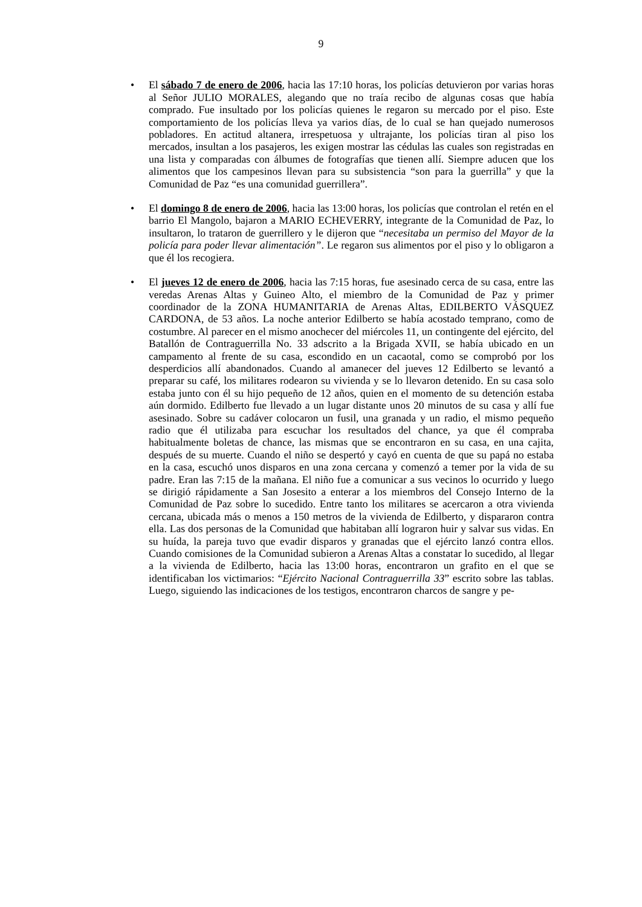9
• El sábado 7 de enero de 2006, hacia las 17:10 horas, los policías detuvieron por varias horas al Señor JULIO MORALES, alegando que no traía recibo de algunas cosas que había comprado. Fue insultado por los policías quienes le regaron su mercado por el piso. Este comportamiento de los policías lleva ya varios días, de lo cual se han quejado numerosos pobladores. En actitud altanera, irrespetuosa y ultrajante, los policías tiran al piso los mercados, insultan a los pasajeros, les exigen mostrar las cédulas las cuales son registradas en una lista y comparadas con álbumes de fotografías que tienen allí. Siempre aducen que los alimentos que los campesinos llevan para su subsistencia “son para la guerrilla” y que la Comunidad de Paz “es una comunidad guerrillera”.
• El domingo 8 de enero de 2006, hacia las 13:00 horas, los policías que controlan el retén en el barrio El Mangolo, bajaron a MARIO ECHEVERRY, integrante de la Comunidad de Paz, lo insultaron, lo trataron de guerrillero y le dijeron que “necesitaba un permiso del Mayor de la policía para poder llevar alimentación”. Le regaron sus alimentos por el piso y lo obligaron a que él los recogiera.
• El jueves 12 de enero de 2006, hacia las 7:15 horas, fue asesinado cerca de su casa, entre las veredas Arenas Altas y Guineo Alto, el miembro de la Comunidad de Paz y primer coordinador de la ZONA HUMANITARIA de Arenas Altas, EDILBERTO VÁSQUEZ CARDONA, de 53 años. La noche anterior Edilberto se había acostado temprano, como de costumbre. Al parecer en el mismo anochecer del miércoles 11, un contingente del ejército, del Batallón de Contraguerrilla No. 33 adscrito a la Brigada XVII, se había ubicado en un campamento al frente de su casa, escondido en un cacaotal, como se comprobó por los desperdicios allí abandonados. Cuando al amanecer del jueves 12 Edilberto se levantó a preparar su café, los militares rodearon su vivienda y se lo llevaron detenido. En su casa solo estaba junto con él su hijo pequeño de 12 años, quien en el momento de su detención estaba aún dormido. Edilberto fue llevado a un lugar distante unos 20 minutos de su casa y allí fue asesinado. Sobre su cadáver colocaron un fusil, una granada y un radio, el mismo pequeño radio que él utilizaba para escuchar los resultados del chance, ya que él compraba habitualmente boletas de chance, las mismas que se encontraron en su casa, en una cajita, después de su muerte. Cuando el niño se despertó y cayó en cuenta de que su papá no estaba en la casa, escuchó unos disparos en una zona cercana y comenzó a temer por la vida de su padre. Eran las 7:15 de la mañana. El niño fue a comunicar a sus vecinos lo ocurrido y luego se dirigió rápidamente a San Josesito a enterar a los miembros del Consejo Interno de la Comunidad de Paz sobre lo sucedido. Entre tanto los militares se acercaron a otra vivienda cercana, ubicada más o menos a 150 metros de la vivienda de Edilberto, y dispararon contra ella. Las dos personas de la Comunidad que habitaban allí lograron huir y salvar sus vidas. En su huída, la pareja tuvo que evadir disparos y granadas que el ejército lanzó contra ellos. Cuando comisiones de la Comunidad subieron a Arenas Altas a constatar lo sucedido, al llegar a la vivienda de Edilberto, hacia las 13:00 horas, encontraron un grafito en el que se identificaban los victimarios: “Ejército Nacional Contraguerrilla 33” escrito sobre las tablas. Luego, siguiendo las indicaciones de los testigos, encontraron charcos de sangre y pe-